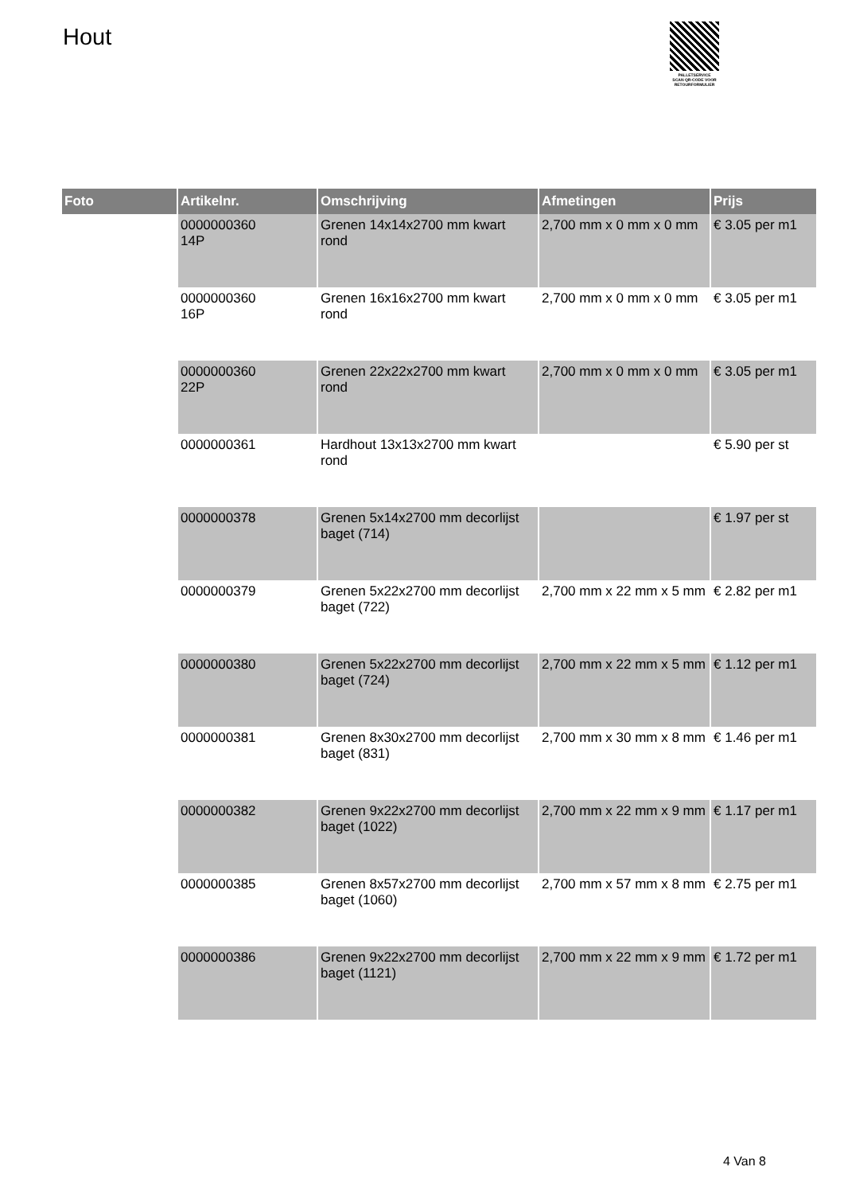Hout
PALLETSERVICE
SCAN QR-CODE VOOR RETOURFORMULIER
| Foto | Artikelnr. | Omschrijving | Afmetingen | Prijs |
| --- | --- | --- | --- | --- |
| | 0000000360 14P | Grenen 14x14x2700 mm kwart rond | 2,700 mm x 0 mm x 0 mm | € 3.05 per m1 |
| | 0000000360 16P | Grenen 16x16x2700 mm kwart rond | 2,700 mm x 0 mm x 0 mm | € 3.05 per m1 |
| | 0000000360 22P | Grenen 22x22x2700 mm kwart rond | 2,700 mm x 0 mm x 0 mm | € 3.05 per m1 |
| | 0000000361 | Hardhout 13x13x2700 mm kwart rond | | € 5.90 per st |
| | 0000000378 | Grenen 5x14x2700 mm decorlijst baget (714) | | € 1.97 per st |
| | 0000000379 | Grenen 5x22x2700 mm decorlijst baget (722) | 2,700 mm x 22 mm x 5 mm | € 2.82 per m1 |
| | 0000000380 | Grenen 5x22x2700 mm decorlijst baget (724) | 2,700 mm x 22 mm x 5 mm | € 1.12 per m1 |
| | 0000000381 | Grenen 8x30x2700 mm decorlijst baget (831) | 2,700 mm x 30 mm x 8 mm | € 1.46 per m1 |
| | 0000000382 | Grenen 9x22x2700 mm decorlijst baget (1022) | 2,700 mm x 22 mm x 9 mm | € 1.17 per m1 |
| | 0000000385 | Grenen 8x57x2700 mm decorlijst baget (1060) | 2,700 mm x 57 mm x 8 mm | € 2.75 per m1 |
| | 0000000386 | Grenen 9x22x2700 mm decorlijst baget (1121) | 2,700 mm x 22 mm x 9 mm | € 1.72 per m1 |
4 Van 8